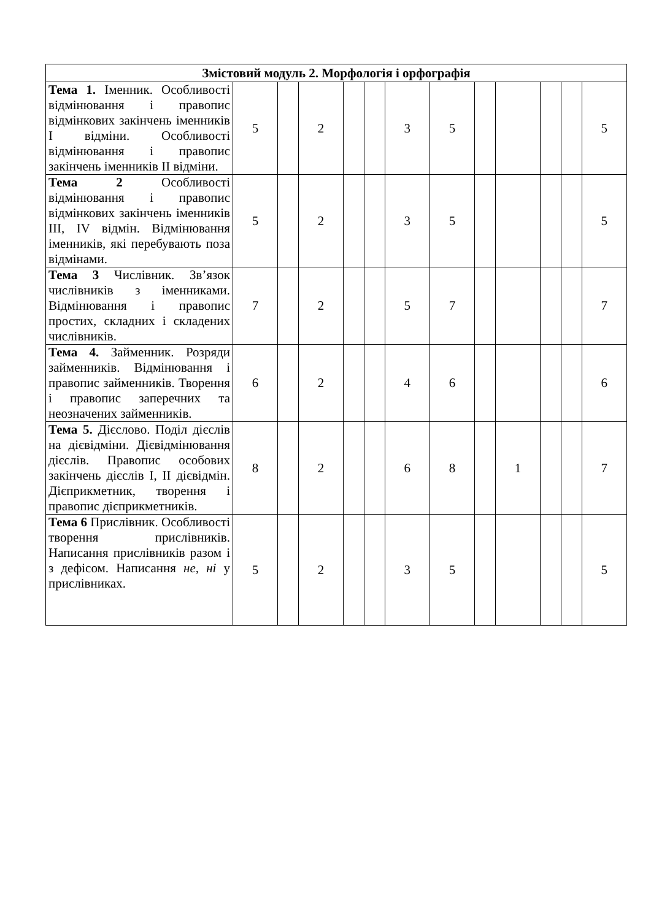| Змістовий модуль 2. Морфологія і орфографія | | | | | | | | | | | | |
| --- | --- | --- | --- | --- | --- | --- | --- | --- | --- | --- | --- | --- |
| Тема 1. Іменник. Особливості відмінювання і правопис відмінкових закінчень іменників I відміни. Особливості відмінювання і правопис закінчень іменників II відміни. | 5 | | 2 | | | 3 | 5 | | | | | 5 |
| Тема 2 Особливості відмінювання і правопис відмінкових закінчень іменників III, IV відмін. Відмінювання іменників, які перебувають поза відмінами. | 5 | | 2 | | | 3 | 5 | | | | | 5 |
| Тема 3 Числівник. Зв’язок числівників з іменниками. Відмінювання і правопис простих, складних і складених числівників. | 7 | | 2 | | | 5 | 7 | | | | | 7 |
| Тема 4. Займенник. Розряди займенників. Відмінювання і правопис займенників. Творення і правопис заперечних та неозначених займенників. | 6 | | 2 | | | 4 | 6 | | | | | 6 |
| Тема 5. Дієслово. Поділ дієслів на дієвідміни. Дієвідмінювання дієслів. Правопис особових закінчень дієслів I, II дієвідмін. Дієприкметник, творення і правопис дієприкметників. | 8 | | 2 | | | 6 | 8 | | 1 | | | 7 |
| Тема 6 Прислівник. Особливості творення прислівників. Написання прислівників разом і з дефісом. Написання не, ні у прислівниках. | 5 | | 2 | | | 3 | 5 | | | | | 5 |